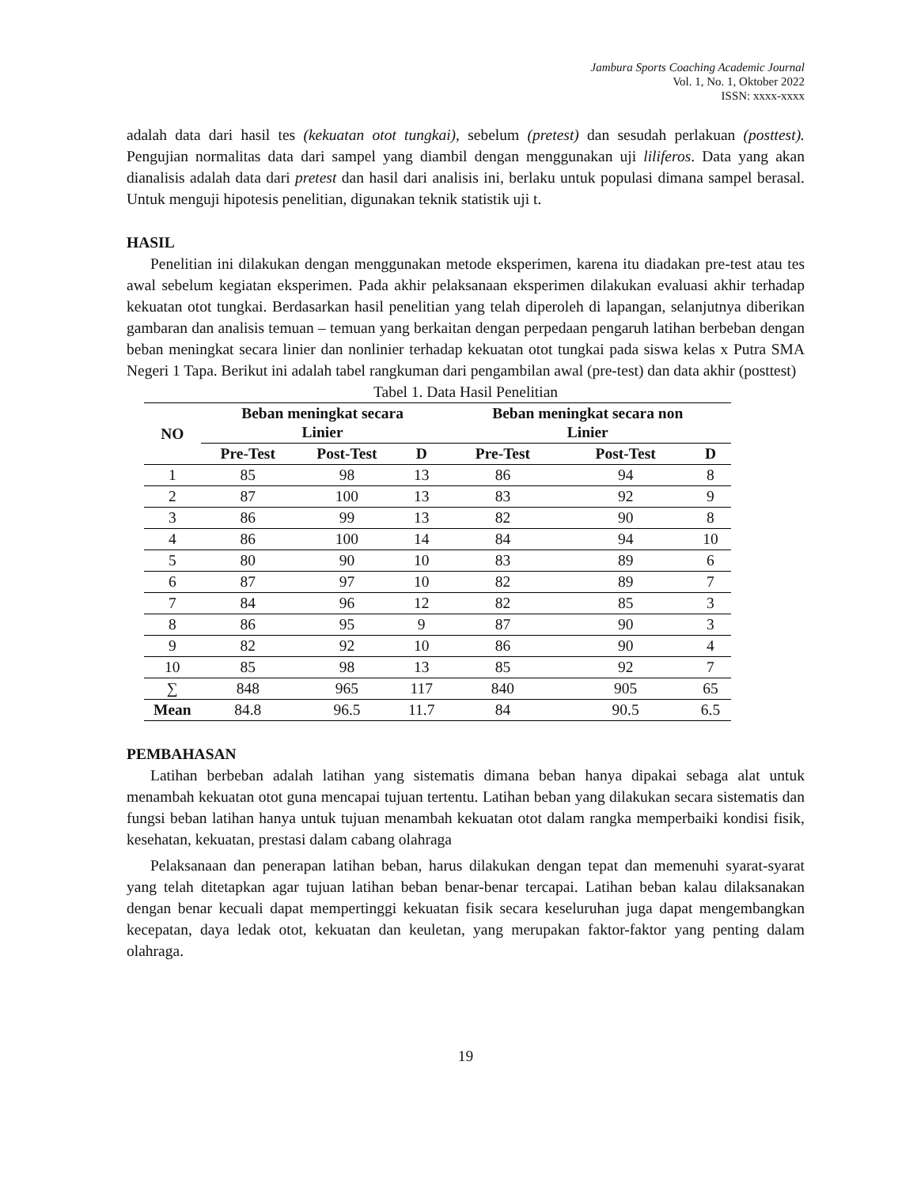Jambura Sports Coaching Academic Journal
Vol. 1, No. 1, Oktober 2022
ISSN: xxxx-xxxx
adalah data dari hasil tes (kekuatan otot tungkai), sebelum (pretest) dan sesudah perlakuan (posttest). Pengujian normalitas data dari sampel yang diambil dengan menggunakan uji liliferos. Data yang akan dianalisis adalah data dari pretest dan hasil dari analisis ini, berlaku untuk populasi dimana sampel berasal. Untuk menguji hipotesis penelitian, digunakan teknik statistik uji t.
HASIL
Penelitian ini dilakukan dengan menggunakan metode eksperimen, karena itu diadakan pre-test atau tes awal sebelum kegiatan eksperimen. Pada akhir pelaksanaan eksperimen dilakukan evaluasi akhir terhadap kekuatan otot tungkai. Berdasarkan hasil penelitian yang telah diperoleh di lapangan, selanjutnya diberikan gambaran dan analisis temuan – temuan yang berkaitan dengan perpedaan pengaruh latihan berbeban dengan beban meningkat secara linier dan nonlinier terhadap kekuatan otot tungkai pada siswa kelas x Putra SMA Negeri 1 Tapa. Berikut ini adalah tabel rangkuman dari pengambilan awal (pre-test) dan data akhir (posttest)
Tabel 1. Data Hasil Penelitian
| NO | Beban meningkat secara Linier | | | Beban meningkat secara non Linier | | |
| --- | --- | --- | --- | --- | --- | --- |
| | Pre-Test | Post-Test | D | Pre-Test | Post-Test | D |
| 1 | 85 | 98 | 13 | 86 | 94 | 8 |
| 2 | 87 | 100 | 13 | 83 | 92 | 9 |
| 3 | 86 | 99 | 13 | 82 | 90 | 8 |
| 4 | 86 | 100 | 14 | 84 | 94 | 10 |
| 5 | 80 | 90 | 10 | 83 | 89 | 6 |
| 6 | 87 | 97 | 10 | 82 | 89 | 7 |
| 7 | 84 | 96 | 12 | 82 | 85 | 3 |
| 8 | 86 | 95 | 9 | 87 | 90 | 3 |
| 9 | 82 | 92 | 10 | 86 | 90 | 4 |
| 10 | 85 | 98 | 13 | 85 | 92 | 7 |
| ∑ | 848 | 965 | 117 | 840 | 905 | 65 |
| Mean | 84.8 | 96.5 | 11.7 | 84 | 90.5 | 6.5 |
PEMBAHASAN
Latihan berbeban adalah latihan yang sistematis dimana beban hanya dipakai sebaga alat untuk menambah kekuatan otot guna mencapai tujuan tertentu. Latihan beban yang dilakukan secara sistematis dan fungsi beban latihan hanya untuk tujuan menambah kekuatan otot dalam rangka memperbaiki kondisi fisik, kesehatan, kekuatan, prestasi dalam cabang olahraga
Pelaksanaan dan penerapan latihan beban, harus dilakukan dengan tepat dan memenuhi syarat-syarat yang telah ditetapkan agar tujuan latihan beban benar-benar tercapai. Latihan beban kalau dilaksanakan dengan benar kecuali dapat mempertinggi kekuatan fisik secara keseluruhan juga dapat mengembangkan kecepatan, daya ledak otot, kekuatan dan keuletan, yang merupakan faktor-faktor yang penting dalam olahraga.
19